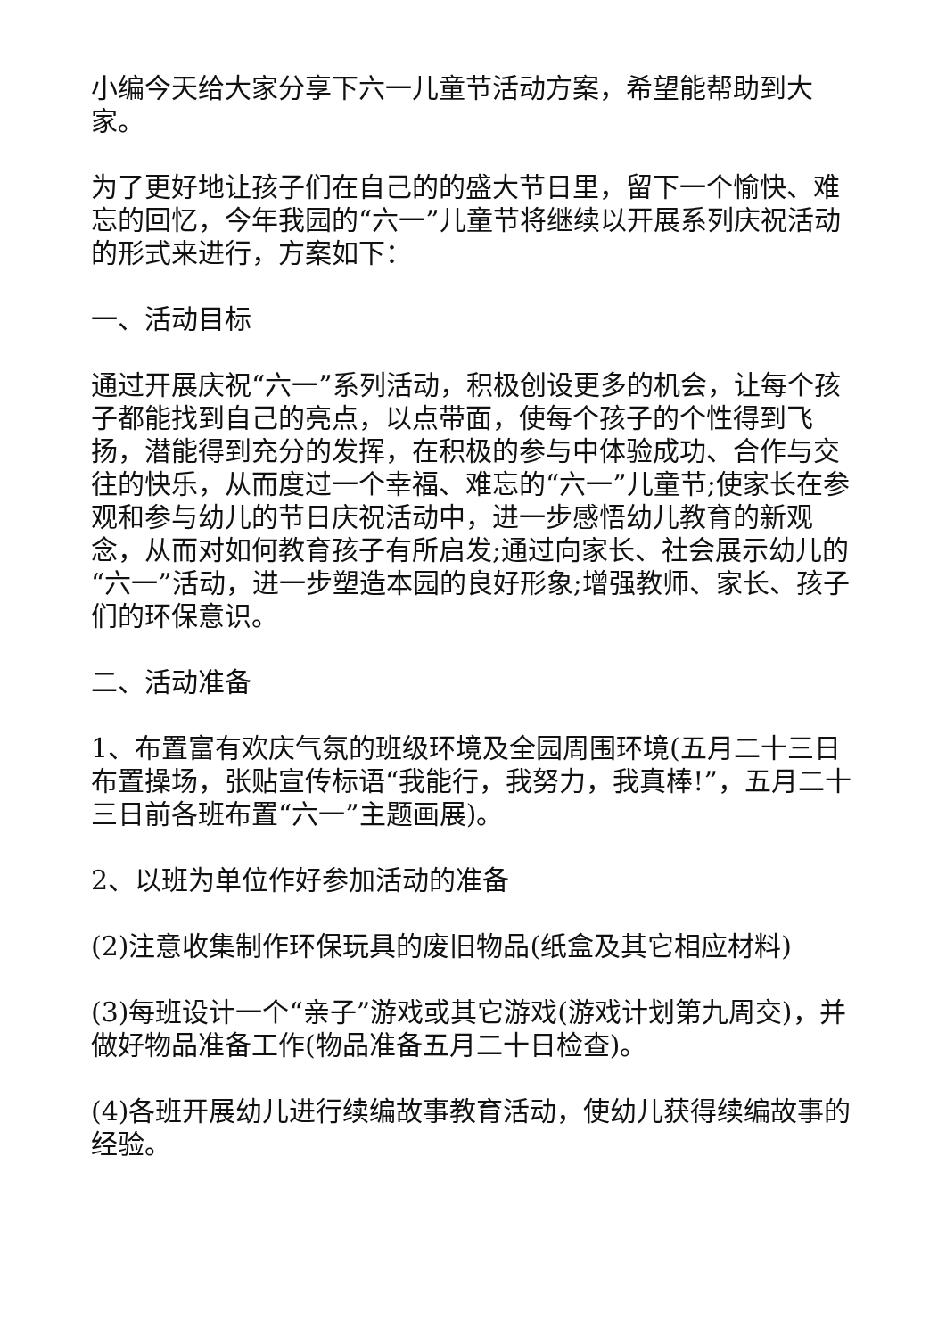小编今天给大家分享下六一儿童节活动方案，希望能帮助到大家。
为了更好地让孩子们在自己的的盛大节日里，留下一个愉快、难忘的回忆，今年我园的“六一”儿童节将继续以开展系列庆祝活动的形式来进行，方案如下：
一、活动目标
通过开展庆祝“六一”系列活动，积极创设更多的机会，让每个孩子都能找到自己的亮点，以点带面，使每个孩子的个性得到飞扬，潜能得到充分的发挥，在积极的参与中体验成功、合作与交往的快乐，从而度过一个幸福、难忘的“六一”儿童节;使家长在参观和参与幼儿的节日庆祝活动中，进一步感悟幼儿教育的新观念，从而对如何教育孩子有所启发;通过向家长、社会展示幼儿的“六一”活动，进一步塑造本园的良好形象;增强教师、家长、孩子们的环保意识。
二、活动准备
1、布置富有欢庆气氛的班级环境及全园周围环境(五月二十三日布置操场，张贴宣传标语“我能行，我努力，我真棒!”，五月二十三日前各班布置“六一”主题画展)。
2、以班为单位作好参加活动的准备
(2)注意收集制作环保玩具的废旧物品(纸盒及其它相应材料)
(3)每班设计一个“亲子”游戏或其它游戏(游戏计划第九周交)，并做好物品准备工作(物品准备五月二十日检查)。
(4)各班开展幼儿进行续编故事教育活动，使幼儿获得续编故事的经验。